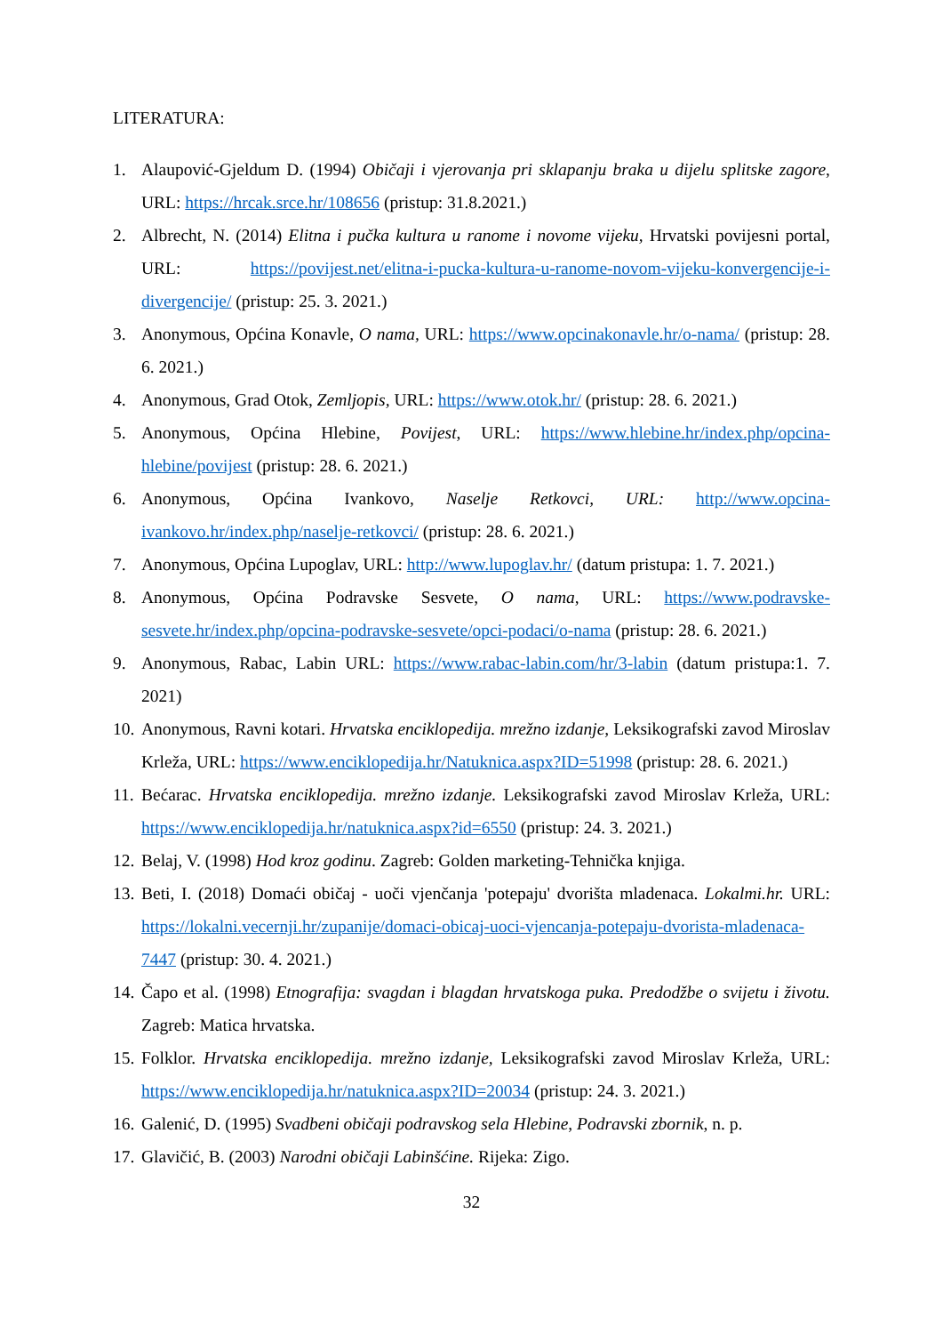LITERATURA:
1. Alaupović-Gjeldum D. (1994) Običaji i vjerovanja pri sklapanju braka u dijelu splitske zagore, URL: https://hrcak.srce.hr/108656 (pristup: 31.8.2021.)
2. Albrecht, N. (2014) Elitna i pučka kultura u ranome i novome vijeku, Hrvatski povijesni portal, URL: https://povijest.net/elitna-i-pucka-kultura-u-ranome-novom-vijeku-konvergencije-i-divergencije/ (pristup: 25. 3. 2021.)
3. Anonymous, Općina Konavle, O nama, URL: https://www.opcinakonavle.hr/o-nama/ (pristup: 28. 6. 2021.)
4. Anonymous, Grad Otok, Zemljopis, URL: https://www.otok.hr/ (pristup: 28. 6. 2021.)
5. Anonymous, Općina Hlebine, Povijest, URL: https://www.hlebine.hr/index.php/opcina-hlebine/povijest (pristup: 28. 6. 2021.)
6. Anonymous, Općina Ivankovo, Naselje Retkovci, URL: http://www.opcina-ivankovo.hr/index.php/naselje-retkovci/ (pristup: 28. 6. 2021.)
7. Anonymous, Općina Lupoglav, URL: http://www.lupoglav.hr/ (datum pristupa: 1. 7. 2021.)
8. Anonymous, Općina Podravske Sesvete, O nama, URL: https://www.podravske-sesvete.hr/index.php/opcina-podravske-sesvete/opci-podaci/o-nama (pristup: 28. 6. 2021.)
9. Anonymous, Rabac, Labin URL: https://www.rabac-labin.com/hr/3-labin (datum pristupa:1. 7. 2021)
10. Anonymous, Ravni kotari. Hrvatska enciklopedija. mrežno izdanje, Leksikografski zavod Miroslav Krleža, URL: https://www.enciklopedija.hr/Natuknica.aspx?ID=51998 (pristup: 28. 6. 2021.)
11. Bećarac. Hrvatska enciklopedija. mrežno izdanje. Leksikografski zavod Miroslav Krleža, URL: https://www.enciklopedija.hr/natuknica.aspx?id=6550 (pristup: 24. 3. 2021.)
12. Belaj, V. (1998) Hod kroz godinu. Zagreb: Golden marketing-Tehnička knjiga.
13. Beti, I. (2018) Domaći običaj - uoči vjenčanja 'potepaju' dvorišta mladenaca. Lokalmi.hr. URL: https://lokalni.vecernji.hr/zupanije/domaci-obicaj-uoci-vjencanja-potepaju-dvorista-mladenaca-7447 (pristup: 30. 4. 2021.)
14. Čapo et al. (1998) Etnografija: svagdan i blagdan hrvatskoga puka. Predodžbe o svijetu i životu. Zagreb: Matica hrvatska.
15. Folklor. Hrvatska enciklopedija. mrežno izdanje, Leksikografski zavod Miroslav Krleža, URL: https://www.enciklopedija.hr/natuknica.aspx?ID=20034 (pristup: 24. 3. 2021.)
16. Galenić, D. (1995) Svadbeni običaji podravskog sela Hlebine, Podravski zbornik, n. p.
17. Glavičić, B. (2003) Narodni običaji Labinšćine. Rijeka: Zigo.
32